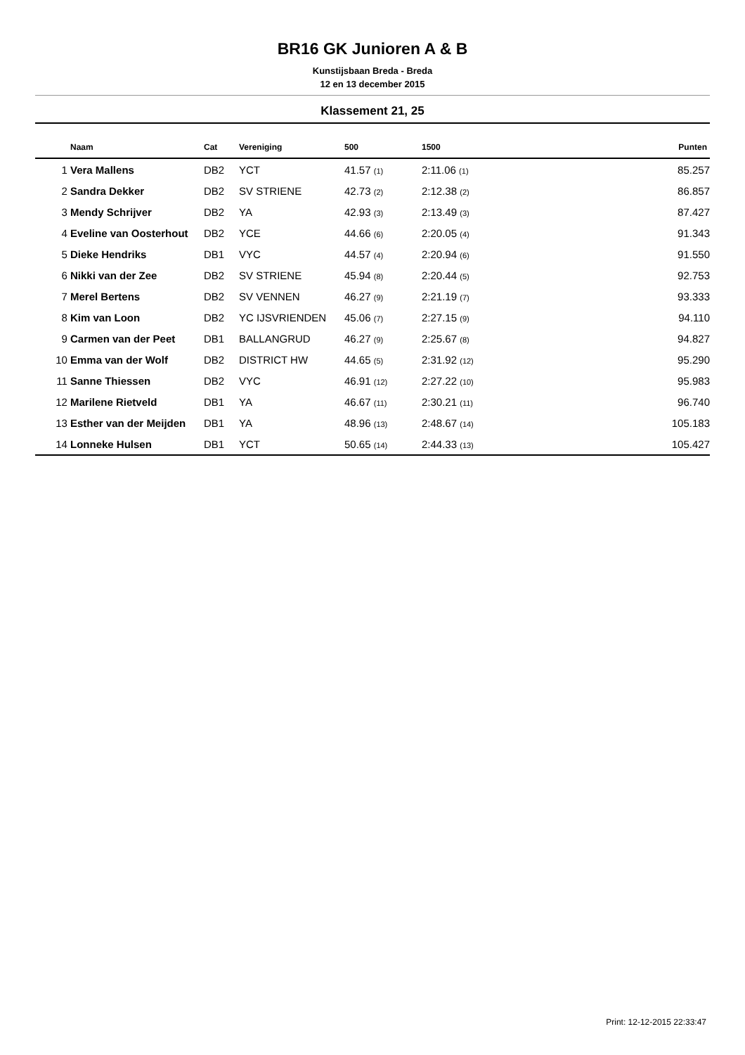BR16 GK Junioren A & B
Kunstijsbaan Breda - Breda
12 en 13 december 2015
Klassement 21, 25
| | Naam | Cat | Vereniging | 500 | 1500 | Punten |
| --- | --- | --- | --- | --- | --- | --- |
| 1 | Vera Mallens | DB2 | YCT | 41.57 (1) | 2:11.06 (1) | 85.257 |
| 2 | Sandra Dekker | DB2 | SV STRIENE | 42.73 (2) | 2:12.38 (2) | 86.857 |
| 3 | Mendy Schrijver | DB2 | YA | 42.93 (3) | 2:13.49 (3) | 87.427 |
| 4 | Eveline van Oosterhout | DB2 | YCE | 44.66 (6) | 2:20.05 (4) | 91.343 |
| 5 | Dieke Hendriks | DB1 | VYC | 44.57 (4) | 2:20.94 (6) | 91.550 |
| 6 | Nikki van der Zee | DB2 | SV STRIENE | 45.94 (8) | 2:20.44 (5) | 92.753 |
| 7 | Merel Bertens | DB2 | SV VENNEN | 46.27 (9) | 2:21.19 (7) | 93.333 |
| 8 | Kim van Loon | DB2 | YC IJSVRIENDEN | 45.06 (7) | 2:27.15 (9) | 94.110 |
| 9 | Carmen van der Peet | DB1 | BALLANGRUD | 46.27 (9) | 2:25.67 (8) | 94.827 |
| 10 | Emma van der Wolf | DB2 | DISTRICT HW | 44.65 (5) | 2:31.92 (12) | 95.290 |
| 11 | Sanne Thiessen | DB2 | VYC | 46.91 (12) | 2:27.22 (10) | 95.983 |
| 12 | Marilene Rietveld | DB1 | YA | 46.67 (11) | 2:30.21 (11) | 96.740 |
| 13 | Esther van der Meijden | DB1 | YA | 48.96 (13) | 2:48.67 (14) | 105.183 |
| 14 | Lonneke Hulsen | DB1 | YCT | 50.65 (14) | 2:44.33 (13) | 105.427 |
Print: 12-12-2015 22:33:47